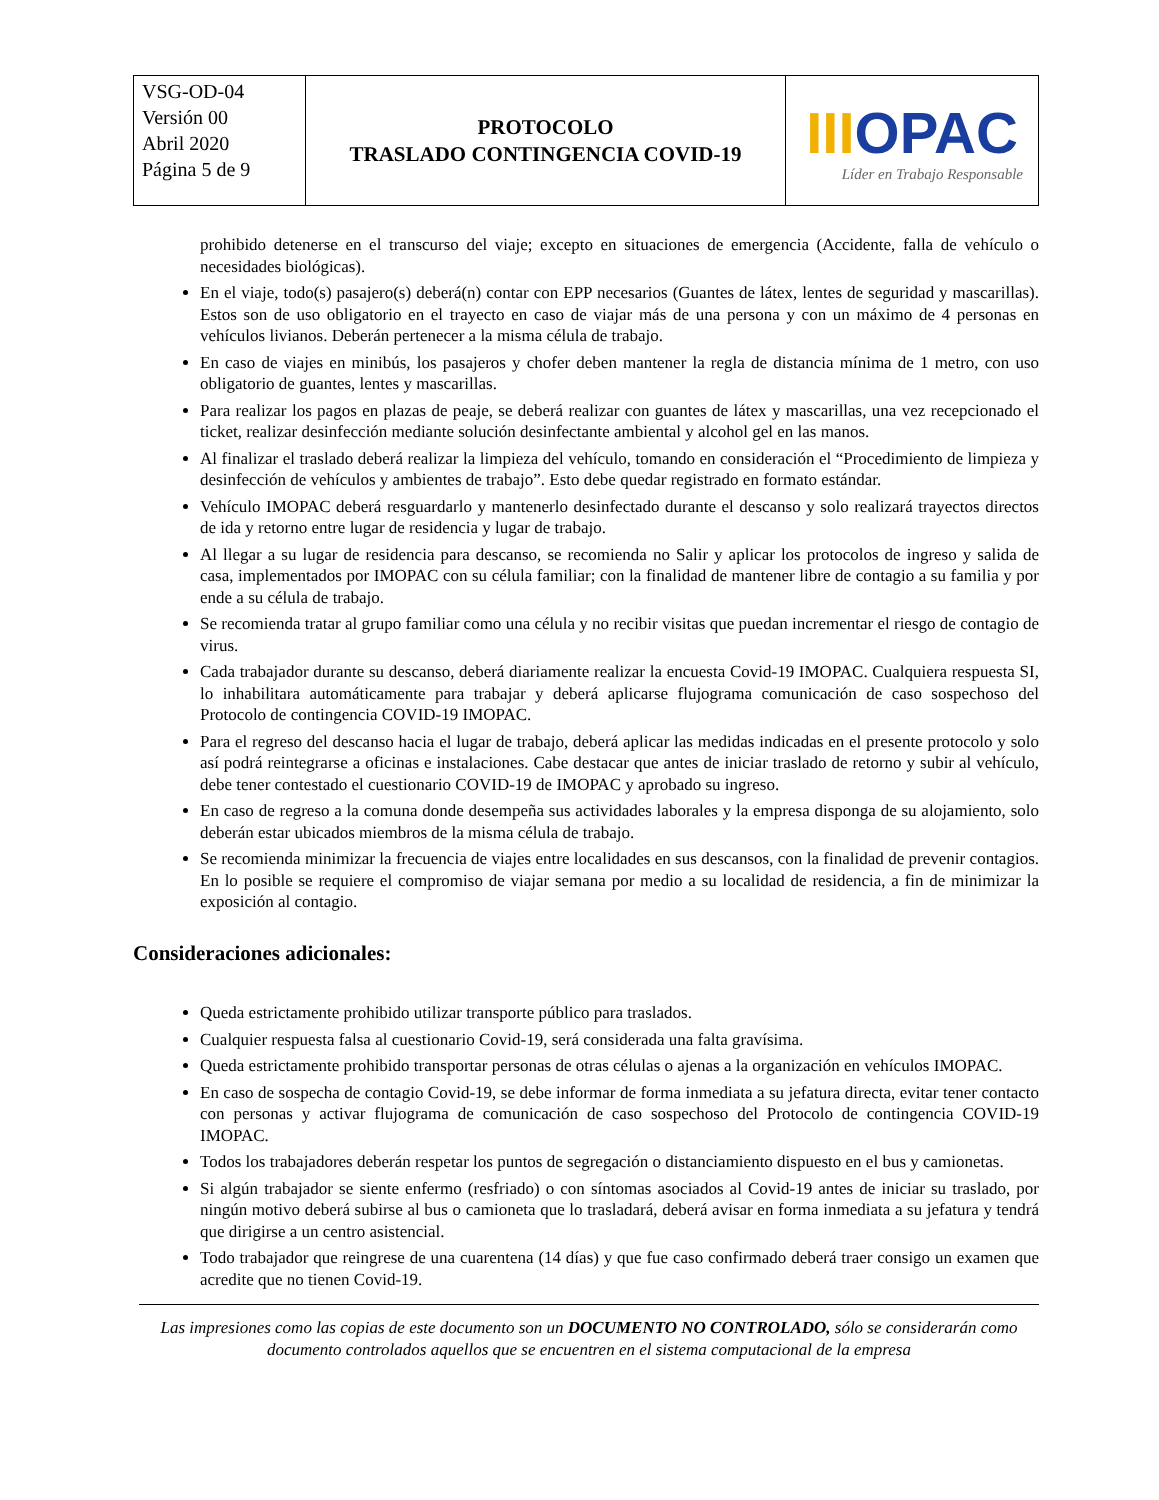| VSG-OD-04 Versión 00 Abril 2020 Página 5 de 9 | PROTOCOLO TRASLADO CONTINGENCIA COVID-19 | III OPAC Líder en Trabajo Responsable |
prohibido detenerse en el transcurso del viaje; excepto en situaciones de emergencia (Accidente, falla de vehículo o necesidades biológicas).
En el viaje, todo(s) pasajero(s) deberá(n) contar con EPP necesarios (Guantes de látex, lentes de seguridad y mascarillas). Estos son de uso obligatorio en el trayecto en caso de viajar más de una persona y con un máximo de 4 personas en vehículos livianos. Deberán pertenecer a la misma célula de trabajo.
En caso de viajes en minibús, los pasajeros y chofer deben mantener la regla de distancia mínima de 1 metro, con uso obligatorio de guantes, lentes y mascarillas.
Para realizar los pagos en plazas de peaje, se deberá realizar con guantes de látex y mascarillas, una vez recepcionado el ticket, realizar desinfección mediante solución desinfectante ambiental y alcohol gel en las manos.
Al finalizar el traslado deberá realizar la limpieza del vehículo, tomando en consideración el “Procedimiento de limpieza y desinfección de vehículos y ambientes de trabajo”. Esto debe quedar registrado en formato estándar.
Vehículo IMOPAC deberá resguardarlo y mantenerlo desinfectado durante el descanso y solo realizará trayectos directos de ida y retorno entre lugar de residencia y lugar de trabajo.
Al llegar a su lugar de residencia para descanso, se recomienda no Salir y aplicar los protocolos de ingreso y salida de casa, implementados por IMOPAC con su célula familiar; con la finalidad de mantener libre de contagio a su familia y por ende a su célula de trabajo.
Se recomienda tratar al grupo familiar como una célula y no recibir visitas que puedan incrementar el riesgo de contagio de virus.
Cada trabajador durante su descanso, deberá diariamente realizar la encuesta Covid-19 IMOPAC. Cualquiera respuesta SI, lo inhabilitara automáticamente para trabajar y deberá aplicarse flujograma comunicación de caso sospechoso del Protocolo de contingencia COVID-19 IMOPAC.
Para el regreso del descanso hacia el lugar de trabajo, deberá aplicar las medidas indicadas en el presente protocolo y solo así podrá reintegrarse a oficinas e instalaciones. Cabe destacar que antes de iniciar traslado de retorno y subir al vehículo, debe tener contestado el cuestionario COVID-19 de IMOPAC y aprobado su ingreso.
En caso de regreso a la comuna donde desempeña sus actividades laborales y la empresa disponga de su alojamiento, solo deberán estar ubicados miembros de la misma célula de trabajo.
Se recomienda minimizar la frecuencia de viajes entre localidades en sus descansos, con la finalidad de prevenir contagios. En lo posible se requiere el compromiso de viajar semana por medio a su localidad de residencia, a fin de minimizar la exposición al contagio.
Consideraciones adicionales:
Queda estrictamente prohibido utilizar transporte público para traslados.
Cualquier respuesta falsa al cuestionario Covid-19, será considerada una falta gravísima.
Queda estrictamente prohibido transportar personas de otras células o ajenas a la organización en vehículos IMOPAC.
En caso de sospecha de contagio Covid-19, se debe informar de forma inmediata a su jefatura directa, evitar tener contacto con personas y activar flujograma de comunicación de caso sospechoso del Protocolo de contingencia COVID-19 IMOPAC.
Todos los trabajadores deberán respetar los puntos de segregación o distanciamiento dispuesto en el bus y camionetas.
Si algún trabajador se siente enfermo (resfriado) o con síntomas asociados al Covid-19 antes de iniciar su traslado, por ningún motivo deberá subirse al bus o camioneta que lo trasladará, deberá avisar en forma inmediata a su jefatura y tendrá que dirigirse a un centro asistencial.
Todo trabajador que reingrese de una cuarentena (14 días) y que fue caso confirmado deberá traer consigo un examen que acredite que no tienen Covid-19.
Las impresiones como las copias de este documento son un DOCUMENTO NO CONTROLADO, sólo se considerarán como documento controlados aquellos que se encuentren en el sistema computacional de la empresa